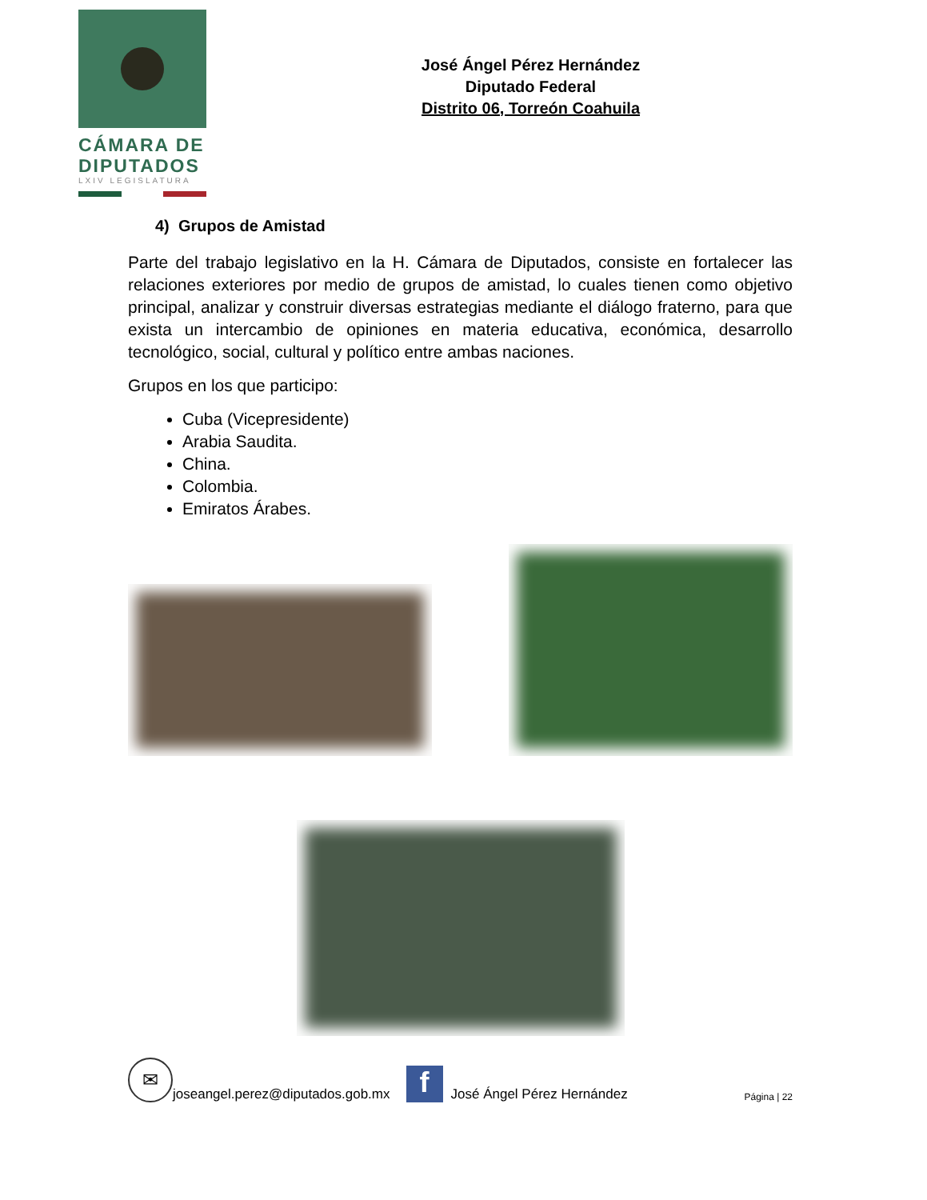CÁMARA DE
DIPUTADOS
LXIV LEGISLATURA
José Ángel Pérez Hernández
Diputado Federal
Distrito 06, Torreón Coahuila
4) Grupos de Amistad
Parte del trabajo legislativo en la H. Cámara de Diputados, consiste en fortalecer las relaciones exteriores por medio de grupos de amistad, lo cuales tienen como objetivo principal, analizar y construir diversas estrategias mediante el diálogo fraterno, para que exista un intercambio de opiniones en materia educativa, económica, desarrollo tecnológico, social, cultural y político entre ambas naciones.
Grupos en los que participo:
Cuba (Vicepresidente)
Arabia Saudita.
China.
Colombia.
Emiratos Árabes.
✉
joseangel.perez@diputados.gob.mx
f
José Ángel Pérez Hernández Página | 22